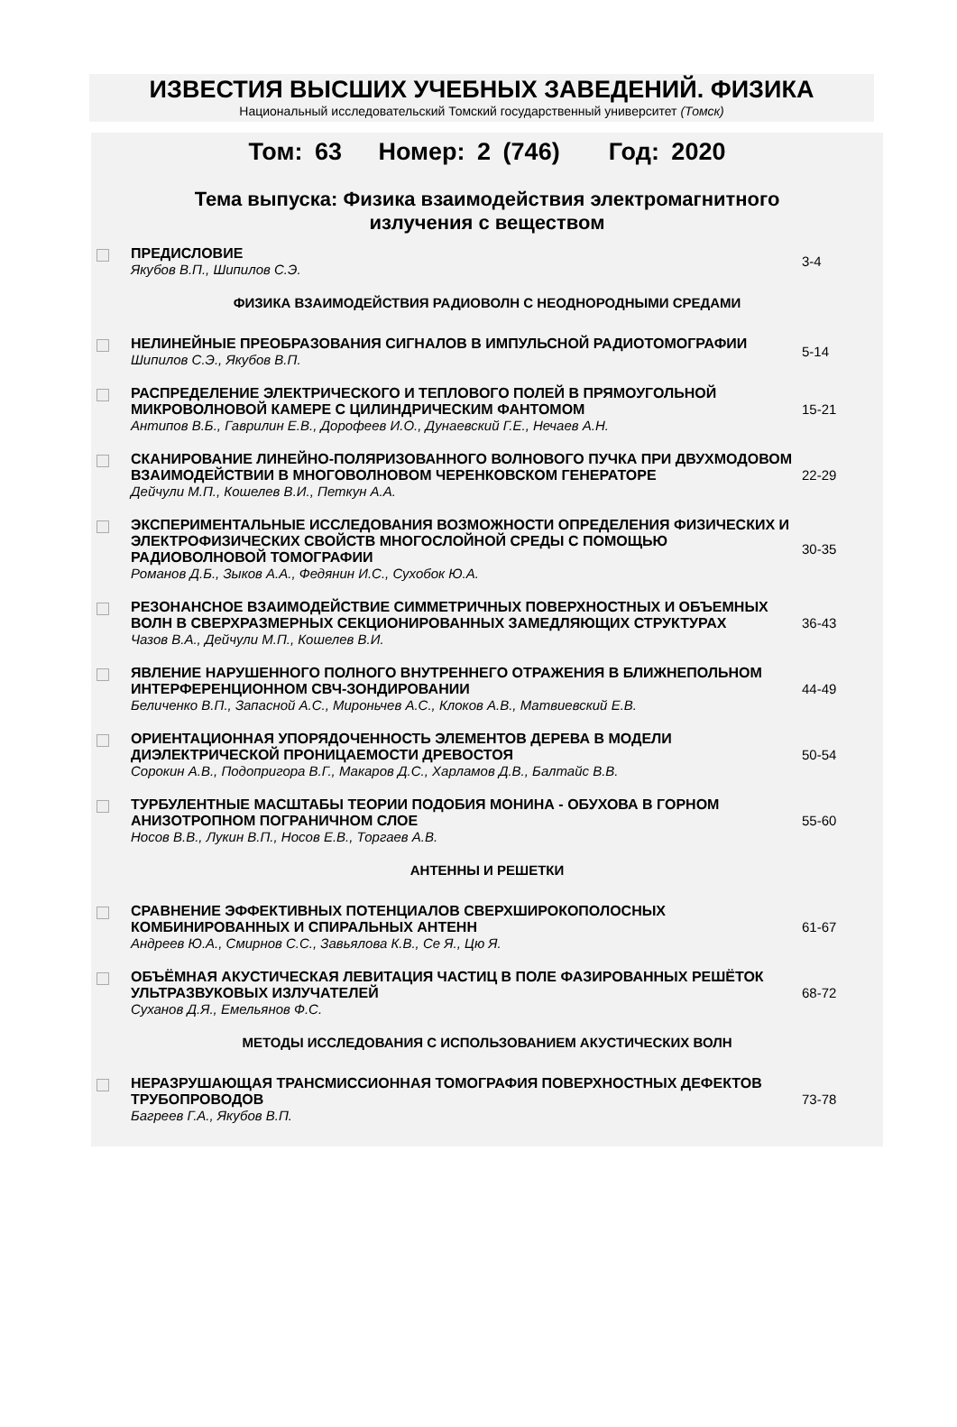ИЗВЕСТИЯ ВЫСШИХ УЧЕБНЫХ ЗАВЕДЕНИЙ. ФИЗИКА
Национальный исследовательский Томский государственный университет (Томск)
Том: 63 Номер: 2 (746) Год: 2020
Тема выпуска: Физика взаимодействия электромагнитного
излучения с веществом
| | ПРЕДИСЛОВИЕ Якубов В.П., Шипилов С.Э. | 3-4 |
| ФИЗИКА ВЗАИМОДЕЙСТВИЯ РАДИОВОЛН С НЕОДНОРОДНЫМИ СРЕДАМИ | | |
| | НЕЛИНЕЙНЫЕ ПРЕОБРАЗОВАНИЯ СИГНАЛОВ В ИМПУЛЬСНОЙ РАДИОТОМОГРАФИИ Шипилов С.Э., Якубов В.П. | 5-14 |
| | РАСПРЕДЕЛЕНИЕ ЭЛЕКТРИЧЕСКОГО И ТЕПЛОВОГО ПОЛЕЙ В ПРЯМОУГОЛЬНОЙ МИКРОВОЛНОВОЙ КАМЕРЕ С ЦИЛИНДРИЧЕСКИМ ФАНТОМОМ Антипов В.Б., Гаврилин Е.В., Дорофеев И.О., Дунаевский Г.Е., Нечаев А.Н. | 15-21 |
| | СКАНИРОВАНИЕ ЛИНЕЙНО-ПОЛЯРИЗОВАННОГО ВОЛНОВОГО ПУЧКА ПРИ ДВУХМОДОВОМ ВЗАИМОДЕЙСТВИИ В МНОГОВОЛНОВОМ ЧЕРЕНКОВСКОМ ГЕНЕРАТОРЕ Дейчули М.П., Кошелев В.И., Петкун А.А. | 22-29 |
| | ЭКСПЕРИМЕНТАЛЬНЫЕ ИССЛЕДОВАНИЯ ВОЗМОЖНОСТИ ОПРЕДЕЛЕНИЯ ФИЗИЧЕСКИХ И ЭЛЕКТРОФИЗИЧЕСКИХ СВОЙСТВ МНОГОСЛОЙНОЙ СРЕДЫ С ПОМОЩЬЮ РАДИОВОЛНОВОЙ ТОМОГРАФИИ Романов Д.Б., Зыков А.А., Федянин И.С., Сухобок Ю.А. | 30-35 |
| | РЕЗОНАНСНОЕ ВЗАИМОДЕЙСТВИЕ СИММЕТРИЧНЫХ ПОВЕРХНОСТНЫХ И ОБЪЕМНЫХ ВОЛН В СВЕРХРАЗМЕРНЫХ СЕКЦИОНИРОВАННЫХ ЗАМЕДЛЯЮЩИХ СТРУКТУРАХ Чазов В.А., Дейчули М.П., Кошелев В.И. | 36-43 |
| | ЯВЛЕНИЕ НАРУШЕННОГО ПОЛНОГО ВНУТРЕННЕГО ОТРАЖЕНИЯ В БЛИЖНЕПОЛЬНОМ ИНТЕРФЕРЕНЦИОННОМ СВЧ-ЗОНДИРОВАНИИ Беличенко В.П., Запасной А.С., Мироньчев А.С., Клоков А.В., Матвиевский Е.В. | 44-49 |
| | ОРИЕНТАЦИОННАЯ УПОРЯДОЧЕННОСТЬ ЭЛЕМЕНТОВ ДЕРЕВА В МОДЕЛИ ДИЭЛЕКТРИЧЕСКОЙ ПРОНИЦАЕМОСТИ ДРЕВОСТОЯ Сорокин А.В., Подопригора В.Г., Макаров Д.С., Харламов Д.В., Балтайс В.В. | 50-54 |
| | ТУРБУЛЕНТНЫЕ МАСШТАБЫ ТЕОРИИ ПОДОБИЯ МОНИНА - ОБУХОВА В ГОРНОМ АНИЗОТРОПНОМ ПОГРАНИЧНОМ СЛОЕ Носов В.В., Лукин В.П., Носов Е.В., Торгаев А.В. | 55-60 |
| АНТЕННЫ И РЕШЕТКИ | | |
| | СРАВНЕНИЕ ЭФФЕКТИВНЫХ ПОТЕНЦИАЛОВ СВЕРХШИРОКОПОЛОСНЫХ КОМБИНИРОВАННЫХ И СПИРАЛЬНЫХ АНТЕНН Андреев Ю.А., Смирнов С.С., Завьялова К.В., Се Я., Цю Я. | 61-67 |
| | ОБЪЁМНАЯ АКУСТИЧЕСКАЯ ЛЕВИТАЦИЯ ЧАСТИЦ В ПОЛЕ ФАЗИРОВАННЫХ РЕШЁТОК УЛЬТРАЗВУКОВЫХ ИЗЛУЧАТЕЛЕЙ Суханов Д.Я., Емельянов Ф.С. | 68-72 |
| МЕТОДЫ ИССЛЕДОВАНИЯ С ИСПОЛЬЗОВАНИЕМ АКУСТИЧЕСКИХ ВОЛН | | |
| | НЕРАЗРУШАЮЩАЯ ТРАНСМИССИОННАЯ ТОМОГРАФИЯ ПОВЕРХНОСТНЫХ ДЕФЕКТОВ ТРУБОПРОВОДОВ Багреев Г.А., Якубов В.П. | 73-78 |